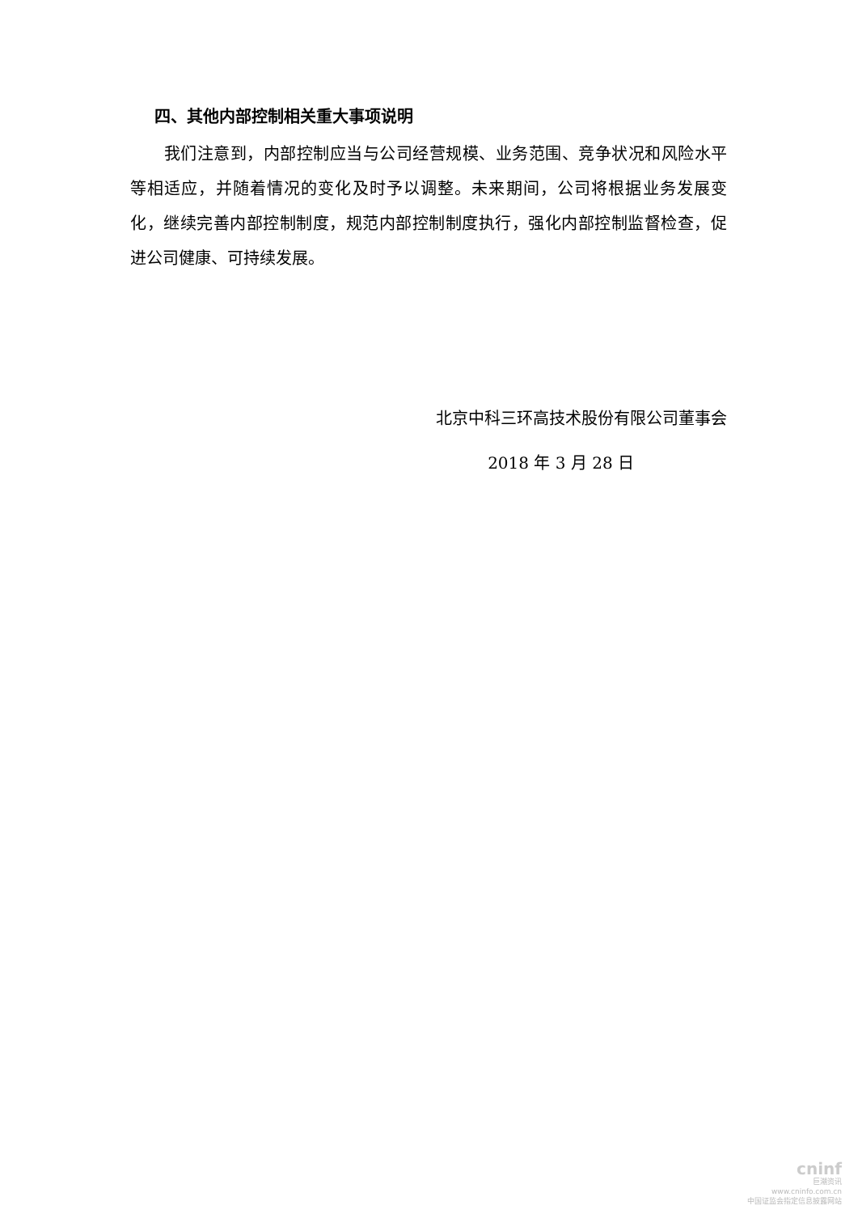四、其他内部控制相关重大事项说明
我们注意到，内部控制应当与公司经营规模、业务范围、竞争状况和风险水平等相适应，并随着情况的变化及时予以调整。未来期间，公司将根据业务发展变化，继续完善内部控制制度，规范内部控制制度执行，强化内部控制监督检查，促进公司健康、可持续发展。
北京中科三环高技术股份有限公司董事会
2018 年 3 月 28 日
cninf
巨潮资讯
www.cninfo.com.cn
中国证监会指定信息披露网站